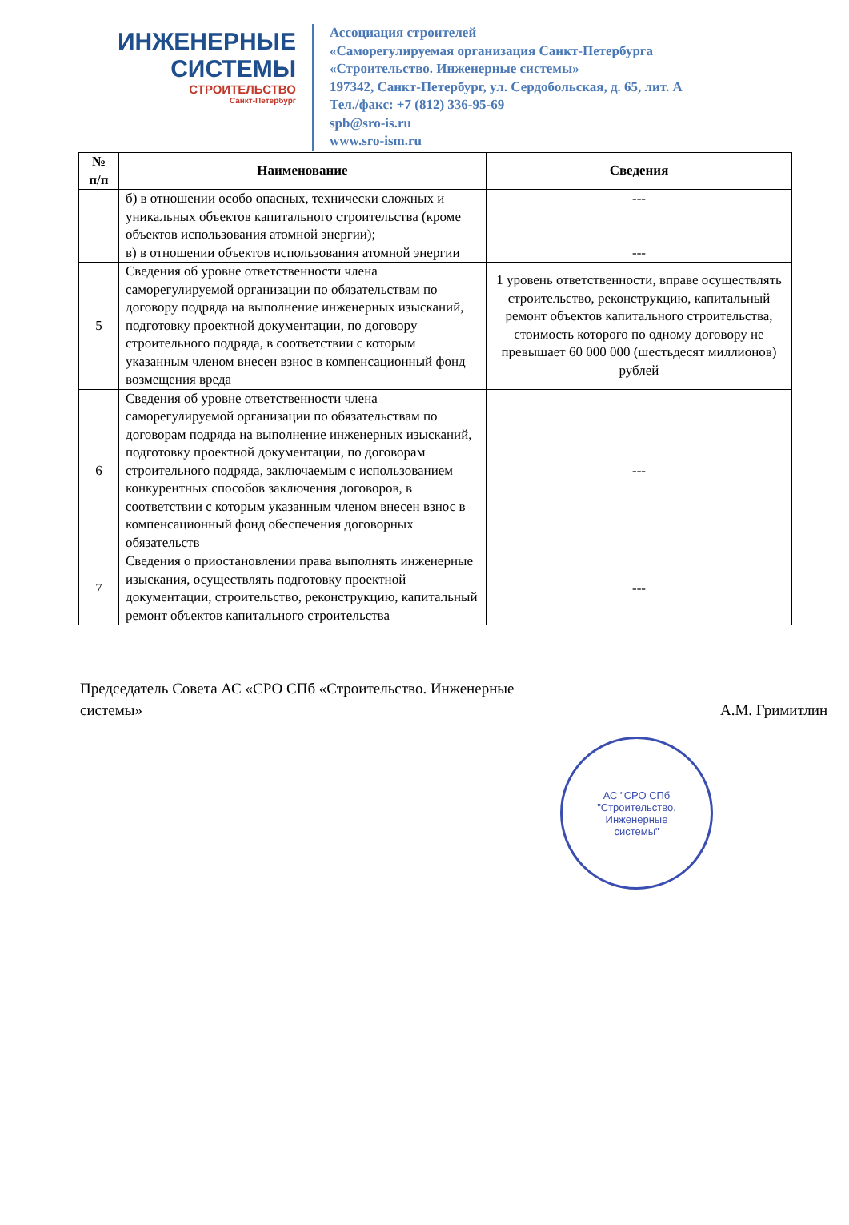ИНЖЕНЕРНЫЕ
СИСТЕМЫ
СТРОИТЕЛЬСТВО
Санкт-Петербург
Ассоциация строителей
«Саморегулируемая организация Санкт-Петербурга
«Строительство. Инженерные системы»
197342, Санкт-Петербург, ул. Сердобольская, д. 65, лит. А
Тел./факс: +7 (812) 336-95-69
spb@sro-is.ru
www.sro-ism.ru
| № п/п | Наименование | Сведения |
| --- | --- | --- |
| | б) в отношении особо опасных, технически сложных и уникальных объектов капитального строительства (кроме объектов использования атомной энергии); в) в отношении объектов использования атомной энергии | --- --- |
| 5 | Сведения об уровне ответственности члена саморегулируемой организации по обязательствам по договору подряда на выполнение инженерных изысканий, подготовку проектной документации, по договору строительного подряда, в соответствии с которым указанным членом внесен взнос в компенсационный фонд возмещения вреда | 1 уровень ответственности, вправе осуществлять строительство, реконструкцию, капитальный ремонт объектов капитального строительства, стоимость которого по одному договору не превышает 60 000 000 (шестьдесят миллионов) рублей |
| 6 | Сведения об уровне ответственности члена саморегулируемой организации по обязательствам по договорам подряда на выполнение инженерных изысканий, подготовку проектной документации, по договорам строительного подряда, заключаемым с использованием конкурентных способов заключения договоров, в соответствии с которым указанным членом внесен взнос в компенсационный фонд обеспечения договорных обязательств | --- |
| 7 | Сведения о приостановлении права выполнять инженерные изыскания, осуществлять подготовку проектной документации, строительство, реконструкцию, капитальный ремонт объектов капитального строительства | --- |
Председатель Совета АС «СРО СПб «Строительство. Инженерные системы»
А.М. Гримитлин
АС "СРО СПб
"Строительство.
Инженерные
системы"